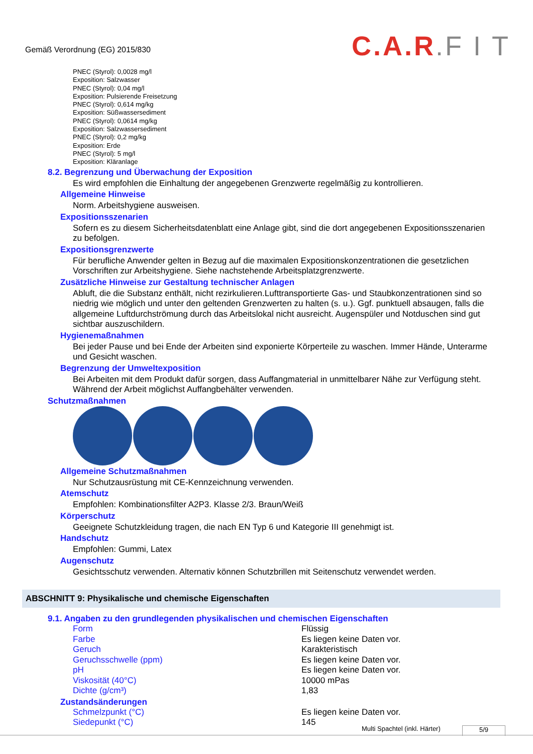Gemäß Verordnung (EG) 2015/830
C.A.R.F I T
PNEC (Styrol): 0,0028 mg/l
Exposition: Salzwasser
PNEC (Styrol): 0,04 mg/l
Exposition: Pulsierende Freisetzung
PNEC (Styrol): 0,614 mg/kg
Exposition: Süßwassersediment
PNEC (Styrol): 0,0614 mg/kg
Exposition: Salzwassersediment
PNEC (Styrol): 0,2 mg/kg
Exposition: Erde
PNEC (Styrol): 5 mg/l
Exposition: Kläranlage
8.2. Begrenzung und Überwachung der Exposition
Es wird empfohlen die Einhaltung der angegebenen Grenzwerte regelmäßig zu kontrollieren.
Allgemeine Hinweise
Norm. Arbeitshygiene ausweisen.
Expositionsszenarien
Sofern es zu diesem Sicherheitsdatenblatt eine Anlage gibt, sind die dort angegebenen Expositionsszenarien zu befolgen.
Expositionsgrenzwerte
Für berufliche Anwender gelten in Bezug auf die maximalen Expositionskonzentrationen die gesetzlichen Vorschriften zur Arbeitshygiene. Siehe nachstehende Arbeitsplatzgrenzwerte.
Zusätzliche Hinweise zur Gestaltung technischer Anlagen
Abluft, die die Substanz enthält, nicht rezirkulieren.Lufttransportierte Gas- und Staubkonzentrationen sind so niedrig wie möglich und unter den geltenden Grenzwerten zu halten (s. u.). Ggf. punktuell absaugen, falls die allgemeine Luftdurchströmung durch das Arbeitslokal nicht ausreicht. Augenspüler und Notduschen sind gut sichtbar auszuschildern.
Hygienemaßnahmen
Bei jeder Pause und bei Ende der Arbeiten sind exponierte Körperteile zu waschen. Immer Hände, Unterarme und Gesicht waschen.
Begrenzung der Umweltexposition
Bei Arbeiten mit dem Produkt dafür sorgen, dass Auffangmaterial in unmittelbarer Nähe zur Verfügung steht. Während der Arbeit möglichst Auffangbehälter verwenden.
Schutzmaßnahmen
Allgemeine Schutzmaßnahmen
Nur Schutzausrüstung mit CE-Kennzeichnung verwenden.
Atemschutz
Empfohlen: Kombinationsfilter A2P3. Klasse 2/3. Braun/Weiß
Körperschutz
Geeignete Schutzkleidung tragen, die nach EN Typ 6 und Kategorie III genehmigt ist.
Handschutz
Empfohlen: Gummi, Latex
Augenschutz
Gesichtsschutz verwenden. Alternativ können Schutzbrillen mit Seitenschutz verwendet werden.
ABSCHNITT 9: Physikalische und chemische Eigenschaften
9.1. Angaben zu den grundlegenden physikalischen und chemischen Eigenschaften
| Form | Flüssig |
| Farbe | Es liegen keine Daten vor. |
| Geruch | Karakteristisch |
| Geruchsschwelle (ppm) | Es liegen keine Daten vor. |
| pH | Es liegen keine Daten vor. |
| Viskosität (40°C) | 10000 mPas |
| Dichte (g/cm³) | 1,83 |
Zustandsänderungen
| Schmelzpunkt (°C) | Es liegen keine Daten vor. |
| Siedepunkt (°C) | 145 |
Multi Spachtel (inkl. Härter) 5/9